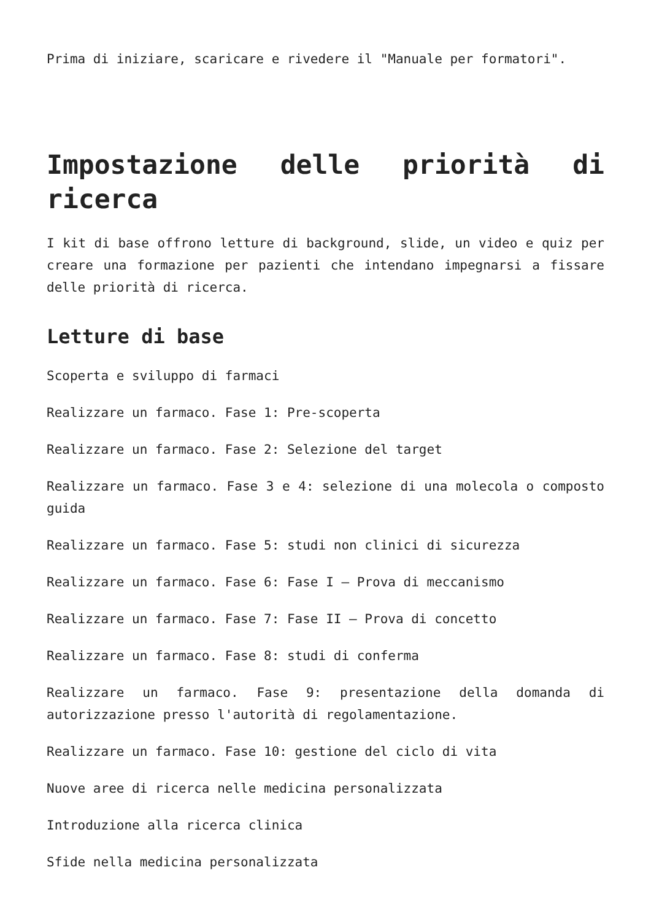Prima di iniziare, scaricare e rivedere il "Manuale per formatori".
Impostazione delle priorità di ricerca
I kit di base offrono letture di background, slide, un video e quiz per creare una formazione per pazienti che intendano impegnarsi a fissare delle priorità di ricerca.
Letture di base
Scoperta e sviluppo di farmaci
Realizzare un farmaco. Fase 1: Pre-scoperta
Realizzare un farmaco. Fase 2: Selezione del target
Realizzare un farmaco. Fase 3 e 4: selezione di una molecola o composto guida
Realizzare un farmaco. Fase 5: studi non clinici di sicurezza
Realizzare un farmaco. Fase 6: Fase I – Prova di meccanismo
Realizzare un farmaco. Fase 7: Fase II – Prova di concetto
Realizzare un farmaco. Fase 8: studi di conferma
Realizzare un farmaco. Fase 9: presentazione della domanda di autorizzazione presso l'autorità di regolamentazione.
Realizzare un farmaco. Fase 10: gestione del ciclo di vita
Nuove aree di ricerca nelle medicina personalizzata
Introduzione alla ricerca clinica
Sfide nella medicina personalizzata